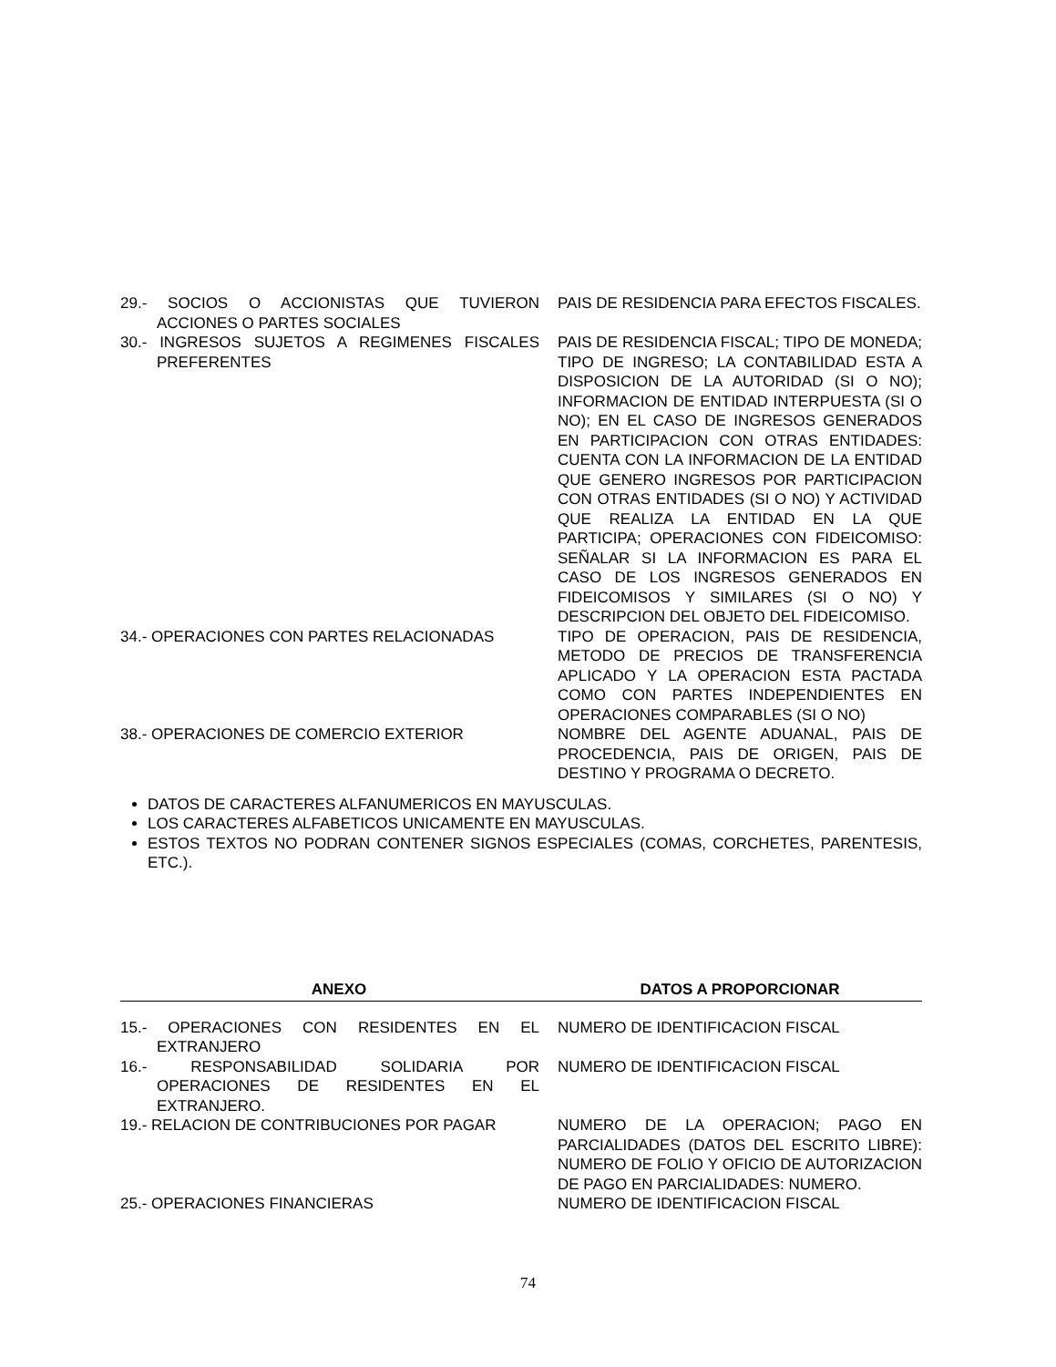| 29.- SOCIOS O ACCIONISTAS QUE TUVIERON ACCIONES O PARTES SOCIALES | PAIS DE RESIDENCIA PARA EFECTOS FISCALES. |
| 30.- INGRESOS SUJETOS A REGIMENES FISCALES PREFERENTES | PAIS DE RESIDENCIA FISCAL; TIPO DE MONEDA; TIPO DE INGRESO; LA CONTABILIDAD ESTA A DISPOSICION DE LA AUTORIDAD (SI O NO); INFORMACION DE ENTIDAD INTERPUESTA (SI O NO); EN EL CASO DE INGRESOS GENERADOS EN PARTICIPACION CON OTRAS ENTIDADES: CUENTA CON LA INFORMACION DE LA ENTIDAD QUE GENERO INGRESOS POR PARTICIPACION CON OTRAS ENTIDADES (SI O NO) Y ACTIVIDAD QUE REALIZA LA ENTIDAD EN LA QUE PARTICIPA; OPERACIONES CON FIDEICOMISO: SEÑALAR SI LA INFORMACION ES PARA EL CASO DE LOS INGRESOS GENERADOS EN FIDEICOMISOS Y SIMILARES (SI O NO) Y DESCRIPCION DEL OBJETO DEL FIDEICOMISO. |
| 34.- OPERACIONES CON PARTES RELACIONADAS | TIPO DE OPERACION, PAIS DE RESIDENCIA, METODO DE PRECIOS DE TRANSFERENCIA APLICADO Y LA OPERACION ESTA PACTADA COMO CON PARTES INDEPENDIENTES EN OPERACIONES COMPARABLES (SI O NO) |
| 38.- OPERACIONES DE COMERCIO EXTERIOR | NOMBRE DEL AGENTE ADUANAL, PAIS DE PROCEDENCIA, PAIS DE ORIGEN, PAIS DE DESTINO Y PROGRAMA O DECRETO. |
DATOS DE CARACTERES ALFANUMERICOS EN MAYUSCULAS.
LOS CARACTERES ALFABETICOS UNICAMENTE EN MAYUSCULAS.
ESTOS TEXTOS NO PODRAN CONTENER SIGNOS ESPECIALES (COMAS, CORCHETES, PARENTESIS, ETC.).
| ANEXO | DATOS A PROPORCIONAR |
| --- | --- |
| 15.- OPERACIONES CON RESIDENTES EN EL EXTRANJERO | NUMERO DE IDENTIFICACION FISCAL |
| 16.- RESPONSABILIDAD SOLIDARIA POR OPERACIONES DE RESIDENTES EN EL EXTRANJERO. | NUMERO DE IDENTIFICACION FISCAL |
| 19.- RELACION DE CONTRIBUCIONES POR PAGAR | NUMERO DE LA OPERACION; PAGO EN PARCIALIDADES (DATOS DEL ESCRITO LIBRE): NUMERO DE FOLIO Y OFICIO DE AUTORIZACION DE PAGO EN PARCIALIDADES: NUMERO. |
| 25.- OPERACIONES FINANCIERAS | NUMERO DE IDENTIFICACION FISCAL |
74